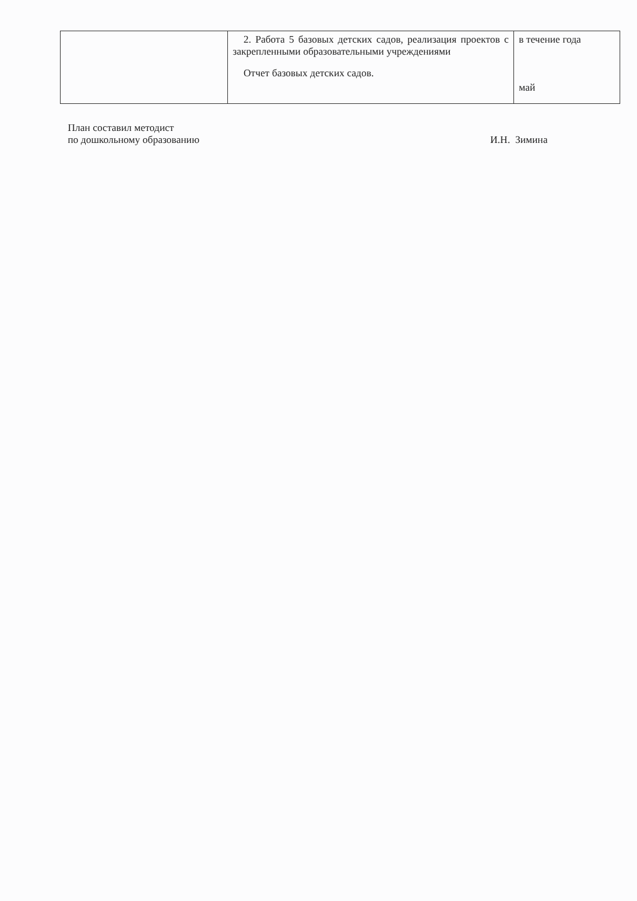| | 2. Работа 5 базовых детских садов, реализация проектов с закрепленными образовательными учреждениями Отчет базовых детских садов. | в течение года май |
План составил методист
по дошкольному образованию
И.Н. Зимина